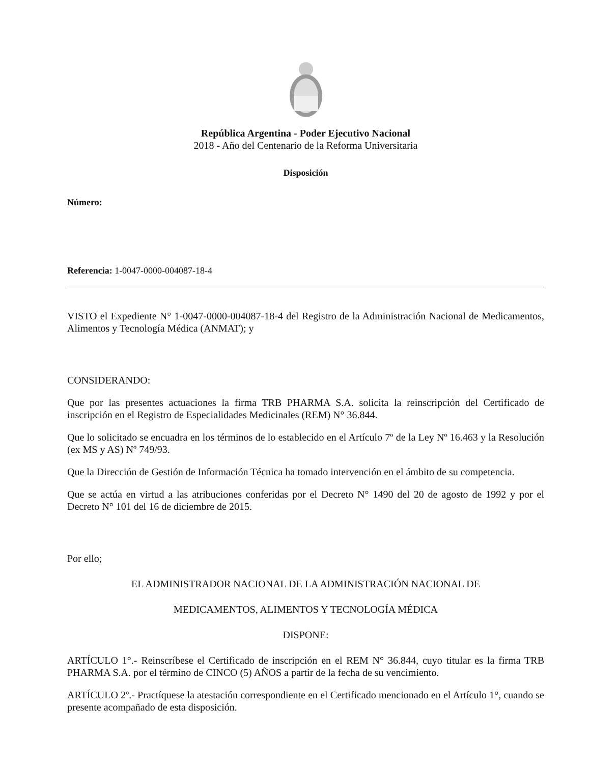República Argentina - Poder Ejecutivo Nacional
2018 - Año del Centenario de la Reforma Universitaria
Disposición
Número:
Referencia: 1-0047-0000-004087-18-4
VISTO el Expediente N° 1-0047-0000-004087-18-4 del Registro de la Administración Nacional de Medicamentos, Alimentos y Tecnología Médica (ANMAT); y
CONSIDERANDO:
Que por las presentes actuaciones la firma TRB PHARMA S.A. solicita la reinscripción del Certificado de inscripción en el Registro de Especialidades Medicinales (REM) N° 36.844.
Que lo solicitado se encuadra en los términos de lo establecido en el Artículo 7º de la Ley Nº 16.463 y la Resolución (ex MS y AS) Nº 749/93.
Que la Dirección de Gestión de Información Técnica ha tomado intervención en el ámbito de su competencia.
Que se actúa en virtud a las atribuciones conferidas por el Decreto N° 1490 del 20 de agosto de 1992 y por el Decreto N° 101 del 16 de diciembre de 2015.
Por ello;
EL ADMINISTRADOR NACIONAL DE LA ADMINISTRACIÓN NACIONAL DE
MEDICAMENTOS, ALIMENTOS Y TECNOLOGÍA MÉDICA
DISPONE:
ARTÍCULO 1°.- Reinscríbese el Certificado de inscripción en el REM N° 36.844, cuyo titular es la firma TRB PHARMA S.A. por el término de CINCO (5) AÑOS a partir de la fecha de su vencimiento.
ARTÍCULO 2º.- Practíquese la atestación correspondiente en el Certificado mencionado en el Artículo 1°, cuando se presente acompañado de esta disposición.